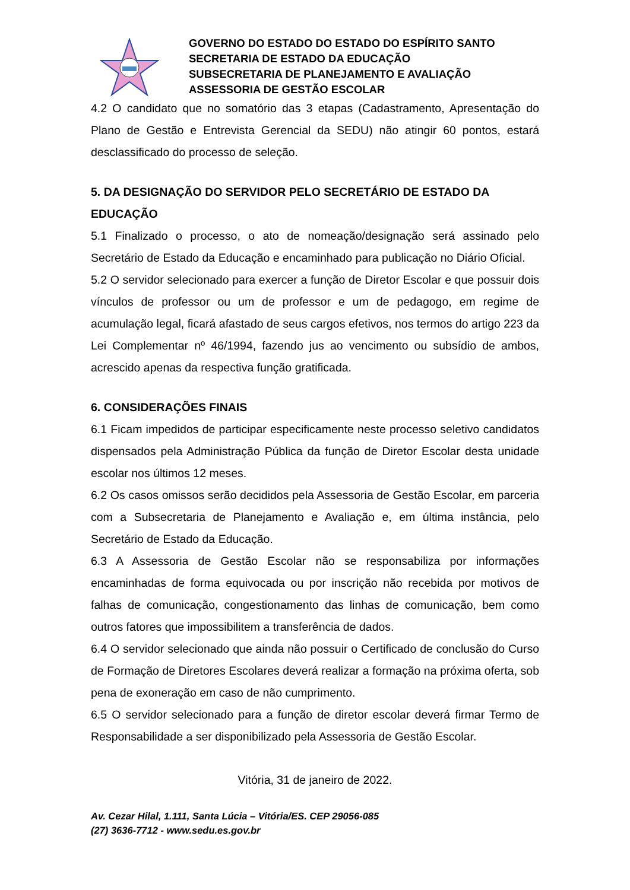GOVERNO DO ESTADO DO ESTADO DO ESPÍRITO SANTO
SECRETARIA DE ESTADO DA EDUCAÇÃO
SUBSECRETARIA DE PLANEJAMENTO E AVALIAÇÃO
ASSESSORIA DE GESTÃO ESCOLAR
4.2 O candidato que no somatório das 3 etapas (Cadastramento, Apresentação do Plano de Gestão e Entrevista Gerencial da SEDU) não atingir 60 pontos, estará desclassificado do processo de seleção.
5. DA DESIGNAÇÃO DO SERVIDOR PELO SECRETÁRIO DE ESTADO DA EDUCAÇÃO
5.1 Finalizado o processo, o ato de nomeação/designação será assinado pelo Secretário de Estado da Educação e encaminhado para publicação no Diário Oficial.
5.2 O servidor selecionado para exercer a função de Diretor Escolar e que possuir dois vínculos de professor ou um de professor e um de pedagogo, em regime de acumulação legal, ficará afastado de seus cargos efetivos, nos termos do artigo 223 da Lei Complementar nº 46/1994, fazendo jus ao vencimento ou subsídio de ambos, acrescido apenas da respectiva função gratificada.
6. CONSIDERAÇÕES FINAIS
6.1 Ficam impedidos de participar especificamente neste processo seletivo candidatos dispensados pela Administração Pública da função de Diretor Escolar desta unidade escolar nos últimos 12 meses.
6.2 Os casos omissos serão decididos pela Assessoria de Gestão Escolar, em parceria com a Subsecretaria de Planejamento e Avaliação e, em última instância, pelo Secretário de Estado da Educação.
6.3 A Assessoria de Gestão Escolar não se responsabiliza por informações encaminhadas de forma equivocada ou por inscrição não recebida por motivos de falhas de comunicação, congestionamento das linhas de comunicação, bem como outros fatores que impossibilitem a transferência de dados.
6.4 O servidor selecionado que ainda não possuir o Certificado de conclusão do Curso de Formação de Diretores Escolares deverá realizar a formação na próxima oferta, sob pena de exoneração em caso de não cumprimento.
6.5 O servidor selecionado para a função de diretor escolar deverá firmar Termo de Responsabilidade a ser disponibilizado pela Assessoria de Gestão Escolar.
Vitória, 31 de janeiro de 2022.
Av. Cezar Hilal, 1.111, Santa Lúcia – Vitória/ES. CEP 29056-085
(27) 3636-7712 - www.sedu.es.gov.br